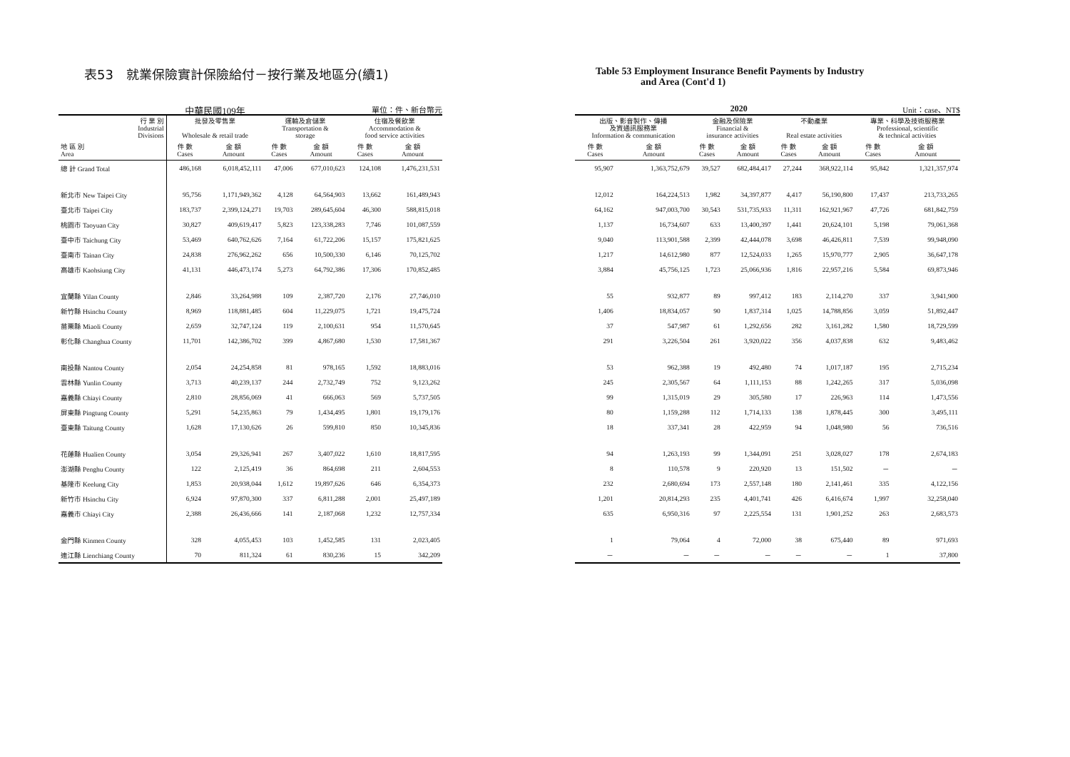表53　就業保險實計保險給付－按行業及地區分(續1)
中華民國109年 單位：件、新台幣元
| 行 業 別 Industrial Divisions | 批發及零售業 Wholesale & retail trade | | 運輸及倉儲業 Transportation & storage | | 住宿及餐飲業 Accommodation & food service activities | |
| --- | --- | --- | --- | --- | --- | --- |
| 地 區 別 Area | 件 數 Cases | 金 額 Amount | 件 數 Cases | 金 額 Amount | 件 數 Cases | 金 額 Amount |
| 總 計 Grand Total | 486,168 | 6,018,452,111 | 47,006 | 677,010,623 | 124,108 | 1,476,231,531 |
| 新北市 New Taipei City | 95,756 | 1,171,949,362 | 4,128 | 64,564,903 | 13,662 | 161,489,943 |
| 臺北市 Taipei City | 183,737 | 2,399,124,271 | 19,703 | 289,645,604 | 46,300 | 588,815,018 |
| 桃園市 Taoyuan City | 30,827 | 409,619,417 | 5,823 | 123,338,283 | 7,746 | 101,087,559 |
| 臺中市 Taichung City | 53,469 | 640,762,626 | 7,164 | 61,722,206 | 15,157 | 175,821,625 |
| 臺南市 Tainan City | 24,838 | 276,962,262 | 656 | 10,500,330 | 6,146 | 70,125,702 |
| 高雄市 Kaohsiung City | 41,131 | 446,473,174 | 5,273 | 64,792,386 | 17,306 | 170,852,485 |
| 宜蘭縣 Yilan County | 2,846 | 33,264,988 | 109 | 2,387,720 | 2,176 | 27,746,010 |
| 新竹縣 Hsinchu County | 8,969 | 118,881,485 | 604 | 11,229,075 | 1,721 | 19,475,724 |
| 苗栗縣 Miaoli County | 2,659 | 32,747,124 | 119 | 2,100,631 | 954 | 11,570,645 |
| 彰化縣 Changhua County | 11,701 | 142,386,702 | 399 | 4,867,680 | 1,530 | 17,581,367 |
| 南投縣 Nantou County | 2,054 | 24,254,858 | 81 | 978,165 | 1,592 | 18,883,016 |
| 雲林縣 Yunlin County | 3,713 | 40,239,137 | 244 | 2,732,749 | 752 | 9,123,262 |
| 嘉義縣 Chiayi County | 2,810 | 28,856,069 | 41 | 666,063 | 569 | 5,737,505 |
| 屏東縣 Pingtung County | 5,291 | 54,235,863 | 79 | 1,434,495 | 1,801 | 19,179,176 |
| 臺東縣 Taitung County | 1,628 | 17,130,626 | 26 | 599,810 | 850 | 10,345,836 |
| 花蓮縣 Hualien County | 3,054 | 29,326,941 | 267 | 3,407,022 | 1,610 | 18,817,595 |
| 澎湖縣 Penghu County | 122 | 2,125,419 | 36 | 864,698 | 211 | 2,604,553 |
| 基隆市 Keelung City | 1,853 | 20,938,044 | 1,612 | 19,897,626 | 646 | 6,354,373 |
| 新竹市 Hsinchu City | 6,924 | 97,870,300 | 337 | 6,811,288 | 2,001 | 25,497,189 |
| 嘉義市 Chiayi City | 2,388 | 26,436,666 | 141 | 2,187,068 | 1,232 | 12,757,334 |
| 金門縣 Kinmen County | 328 | 4,055,453 | 103 | 1,452,585 | 131 | 2,023,405 |
| 連江縣 Lienchiang County | 70 | 811,324 | 61 | 830,236 | 15 | 342,209 |
Table 53 Employment Insurance Benefit Payments by Industry
and Area (Cont'd 1)
2020 Unit：case、NT$
| 出版、影音製作、傳播 及資通訊服務業 Information & communication | | 金融及保險業 Financial & insurance activities | | 不動產業 Real estate activities | | 專業、科學及技術服務業 Professional, scientific & technical activities | |
| --- | --- | --- | --- | --- | --- | --- | --- |
| 件 數 Cases | 金 額 Amount | 件 數 Cases | 金 額 Amount | 件 數 Cases | 金 額 Amount | 件 數 Cases | 金 額 Amount |
| 95,907 | 1,363,752,679 | 39,527 | 682,484,417 | 27,244 | 368,922,114 | 95,842 | 1,321,357,974 |
| 12,012 | 164,224,513 | 1,982 | 34,397,877 | 4,417 | 56,190,800 | 17,437 | 213,733,265 |
| 64,162 | 947,003,700 | 30,543 | 531,735,933 | 11,311 | 162,921,967 | 47,726 | 681,842,759 |
| 1,137 | 16,734,607 | 633 | 13,400,397 | 1,441 | 20,624,101 | 5,198 | 79,061,368 |
| 9,040 | 113,901,588 | 2,399 | 42,444,078 | 3,698 | 46,426,811 | 7,539 | 99,948,090 |
| 1,217 | 14,612,980 | 877 | 12,524,033 | 1,265 | 15,970,777 | 2,905 | 36,647,178 |
| 3,884 | 45,756,125 | 1,723 | 25,066,936 | 1,816 | 22,957,216 | 5,584 | 69,873,946 |
| 55 | 932,877 | 89 | 997,412 | 183 | 2,114,270 | 337 | 3,941,900 |
| 1,406 | 18,834,057 | 90 | 1,837,314 | 1,025 | 14,788,856 | 3,059 | 51,892,447 |
| 37 | 547,987 | 61 | 1,292,656 | 282 | 3,161,282 | 1,580 | 18,729,599 |
| 291 | 3,226,504 | 261 | 3,920,022 | 356 | 4,037,838 | 632 | 9,483,462 |
| 53 | 962,388 | 19 | 492,480 | 74 | 1,017,187 | 195 | 2,715,234 |
| 245 | 2,305,567 | 64 | 1,111,153 | 88 | 1,242,265 | 317 | 5,036,098 |
| 99 | 1,315,019 | 29 | 305,580 | 17 | 226,963 | 114 | 1,473,556 |
| 80 | 1,159,288 | 112 | 1,714,133 | 138 | 1,878,445 | 300 | 3,495,111 |
| 18 | 337,341 | 28 | 422,959 | 94 | 1,048,980 | 56 | 736,516 |
| 94 | 1,263,193 | 99 | 1,344,091 | 251 | 3,028,027 | 178 | 2,674,183 |
| 8 | 110,578 | 9 | 220,920 | 13 | 151,502 | － | － |
| 232 | 2,680,694 | 173 | 2,557,148 | 180 | 2,141,461 | 335 | 4,122,156 |
| 1,201 | 20,814,293 | 235 | 4,401,741 | 426 | 6,416,674 | 1,997 | 32,258,040 |
| 635 | 6,950,316 | 97 | 2,225,554 | 131 | 1,901,252 | 263 | 2,683,573 |
| 1 | 79,064 | 4 | 72,000 | 38 | 675,440 | 89 | 971,693 |
| － | － | － | － | － | － | 1 | 37,800 |